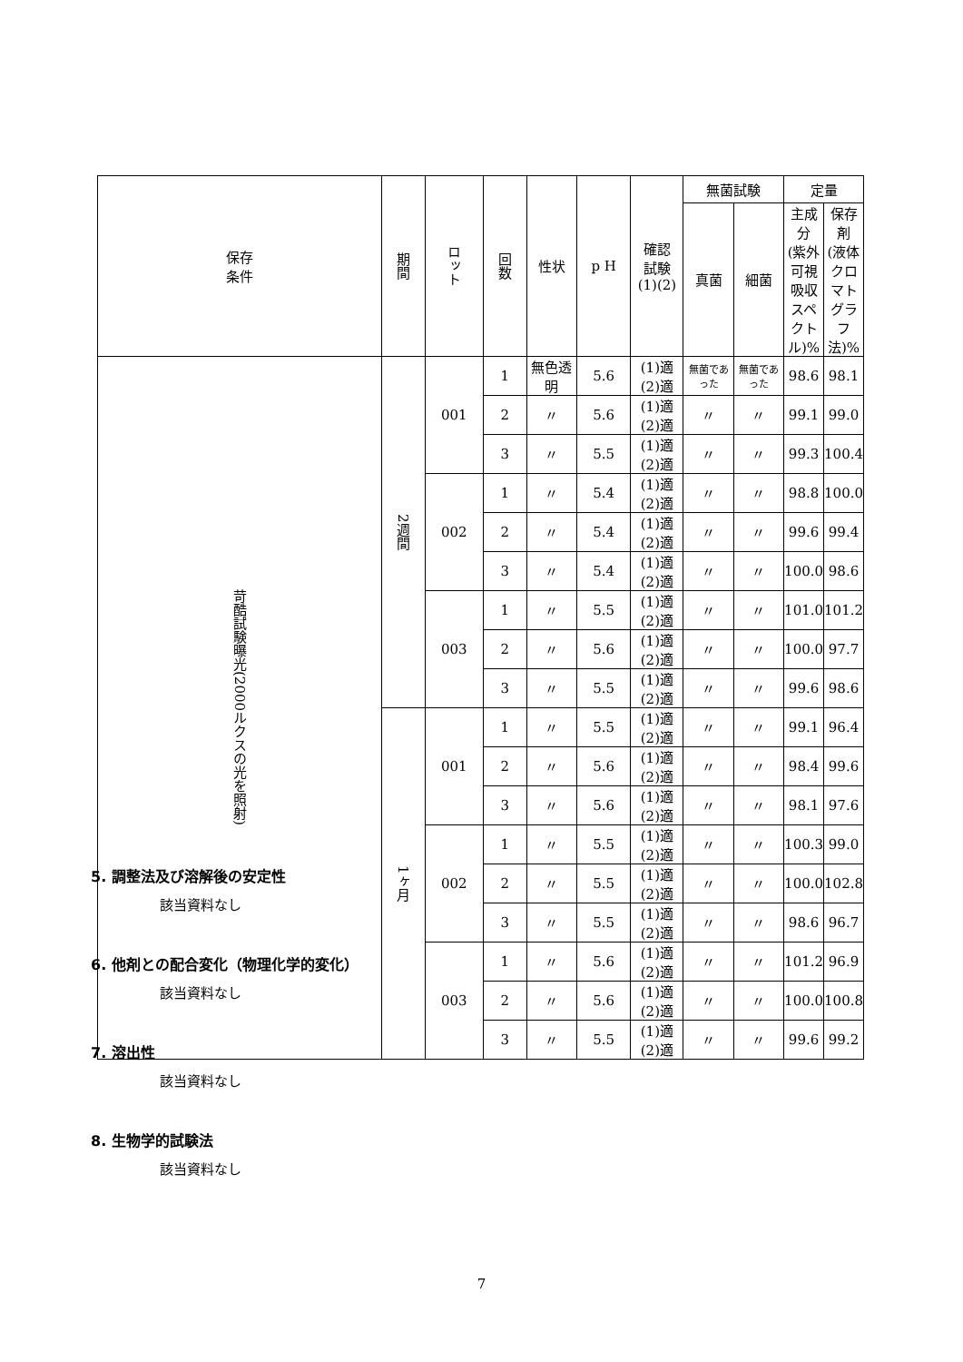| 保存 条件 | 期間 | ロット | 回数 | 性状 | p H | 確認 試験 (1)(2) | 無菌試験 | | 定量 | |
| --- | --- | --- | --- | --- | --- | --- | --- | --- | --- | --- |
| | | | | | | | 真菌 | 細菌 | 主成分 (紫外可視 吸収スペ クトル)% | 保存剤 (液体クロ マトグラ フ法)% |
| 苛酷試験曝光(2000ルクスの光を照射) | 2週間 | 001 | 1 | 無色透明 | 5.6 | (1)適(2)適 | 無菌であった | 無菌であった | 98.6 | 98.1 |
| | | | 2 | 〃 | 5.6 | (1)適(2)適 | 〃 | 〃 | 99.1 | 99.0 |
| | | | 3 | 〃 | 5.5 | (1)適(2)適 | 〃 | 〃 | 99.3 | 100.4 |
| | | 002 | 1 | 〃 | 5.4 | (1)適(2)適 | 〃 | 〃 | 98.8 | 100.0 |
| | | | 2 | 〃 | 5.4 | (1)適(2)適 | 〃 | 〃 | 99.6 | 99.4 |
| | | | 3 | 〃 | 5.4 | (1)適(2)適 | 〃 | 〃 | 100.0 | 98.6 |
| | | 003 | 1 | 〃 | 5.5 | (1)適(2)適 | 〃 | 〃 | 101.0 | 101.2 |
| | | | 2 | 〃 | 5.6 | (1)適(2)適 | 〃 | 〃 | 100.0 | 97.7 |
| | | | 3 | 〃 | 5.5 | (1)適(2)適 | 〃 | 〃 | 99.6 | 98.6 |
| | 1ヶ月 | 001 | 1 | 〃 | 5.5 | (1)適(2)適 | 〃 | 〃 | 99.1 | 96.4 |
| | | | 2 | 〃 | 5.6 | (1)適(2)適 | 〃 | 〃 | 98.4 | 99.6 |
| | | | 3 | 〃 | 5.6 | (1)適(2)適 | 〃 | 〃 | 98.1 | 97.6 |
| | | 002 | 1 | 〃 | 5.5 | (1)適(2)適 | 〃 | 〃 | 100.3 | 99.0 |
| | | | 2 | 〃 | 5.5 | (1)適(2)適 | 〃 | 〃 | 100.0 | 102.8 |
| | | | 3 | 〃 | 5.5 | (1)適(2)適 | 〃 | 〃 | 98.6 | 96.7 |
| | | 003 | 1 | 〃 | 5.6 | (1)適(2)適 | 〃 | 〃 | 101.2 | 96.9 |
| | | | 2 | 〃 | 5.6 | (1)適(2)適 | 〃 | 〃 | 100.0 | 100.8 |
| | | | 3 | 〃 | 5.5 | (1)適(2)適 | 〃 | 〃 | 99.6 | 99.2 |
5. 調整法及び溶解後の安定性
該当資料なし
6. 他剤との配合変化（物理化学的変化）
該当資料なし
7. 溶出性
該当資料なし
8. 生物学的試験法
該当資料なし
7